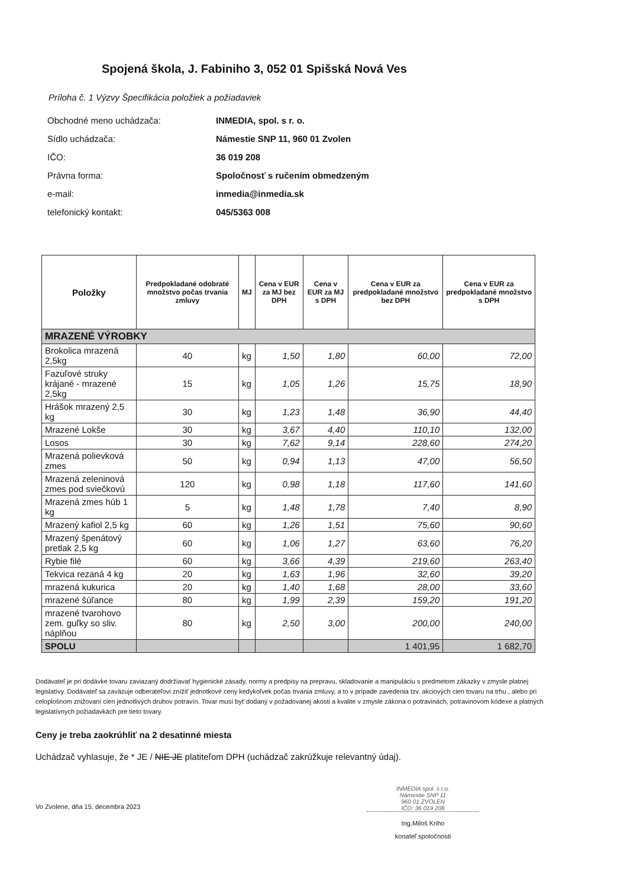Spojená škola, J. Fabiniho 3, 052 01 Spišská Nová Ves
Príloha č. 1 Výzvy Špecifikácia položiek a požiadaviek
Obchodné meno uchádzača: INMEDIA, spol. s r. o.
Sídlo uchádzača: Námestie SNP 11, 960 01 Zvolen
IČO: 36 019 208
Právna forma: Spoločnosť s ručením obmedzeným
e-mail: inmedia@inmedia.sk
telefonický kontakt: 045/5363 008
| Položky | Predpokladané odobraté množstvo počas trvania zmluvy | MJ | Cena v EUR za MJ bez DPH | Cena v EUR za MJ s DPH | Cena v EUR za predpokladané množstvo bez DPH | Cena v EUR za predpokladané množstvo s DPH |
| --- | --- | --- | --- | --- | --- | --- |
| MRAZENÉ VÝROBKY | | | | | | |
| Brokolica mrazená 2,5kg | 40 | kg | 1,50 | 1,80 | 60,00 | 72,00 |
| Fazuľové struky krájané - mrazené 2,5kg | 15 | kg | 1,05 | 1,26 | 15,75 | 18,90 |
| Hrášok mrazený 2,5 kg | 30 | kg | 1,23 | 1,48 | 36,90 | 44,40 |
| Mrazené Lokše | 30 | kg | 3,67 | 4,40 | 110,10 | 132,00 |
| Losos | 30 | kg | 7,62 | 9,14 | 228,60 | 274,20 |
| Mrazená polievková zmes | 50 | kg | 0,94 | 1,13 | 47,00 | 56,50 |
| Mrazená zeleninová zmes pod sviečkovú | 120 | kg | 0,98 | 1,18 | 117,60 | 141,60 |
| Mrazená zmes húb 1 kg | 5 | kg | 1,48 | 1,78 | 7,40 | 8,90 |
| Mrazený kafiol 2,5 kg | 60 | kg | 1,26 | 1,51 | 75,60 | 90,60 |
| Mrazený špenátový pretlak 2,5 kg | 60 | kg | 1,06 | 1,27 | 63,60 | 76,20 |
| Rybie filé | 60 | kg | 3,66 | 4,39 | 219,60 | 263,40 |
| Tekvica rezaná 4 kg | 20 | kg | 1,63 | 1,96 | 32,60 | 39,20 |
| mrazená kukurica | 20 | kg | 1,40 | 1,68 | 28,00 | 33,60 |
| mrazené šúľance | 80 | kg | 1,99 | 2,39 | 159,20 | 191,20 |
| mrazené tvarohovo zem. guľky so sliv. náplňou | 80 | kg | 2,50 | 3,00 | 200,00 | 240,00 |
| SPOLU | | | | | 1 401,95 | 1 682,70 |
Dodávateľ je pri dodávke tovaru zaviazaný dodržiavať hygienické zásady, normy a predpisy na prepravu, skladovanie a manipuláciu s predmetom zákazky v zmysle platnej legislatívy. Dodávateľ sa zaväzuje odberateľovi znížiť jednotkové ceny kedykoľvek počas trvania zmluvy, a to v prípade zavedenia tzv. akciových cien tovaru na trhu , alebo pri celoplošnom znižovaní cien jednotlivých druhov potravín. Tovar musí byť dodaný v požadovanej akosti a kvalite v zmysle zákona o potravinách, potravinovom kódexe a platných legislatívnych požiadavkách pre tieto tovary.
Ceny je treba zaokrúhliť na 2 desatinné miesta
Uchádzač vyhlasuje, že * JE / NIE JE platiteľom DPH (uchádzač zakrúžkuje relevantný údaj).
Vo Zvolene, dňa 15. decembra 2023
INMEDIA spol. s r.o.
Námestie SNP 11
960 01 ZVOLEN
IČO: 36 019 208
Ing.Miloš Kriho
konateľ spoločnosti